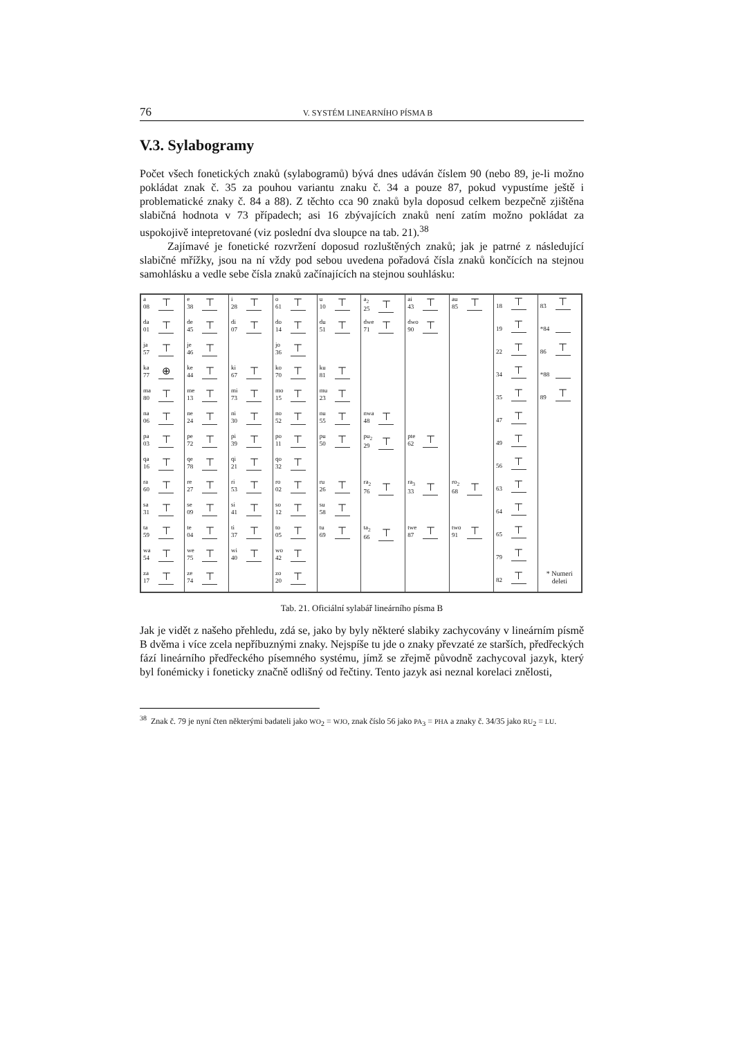76 V. SYSTÉM LINEARNÍHO PÍSMA B
V.3. Sylabogramy
Počet všech fonetických znaků (sylabogramů) bývá dnes udáván číslem 90 (nebo 89, je-li možno pokládat znak č. 35 za pouhou variantu znaku č. 34 a pouze 87, pokud vypustíme ještě i problematické znaky č. 84 a 88). Z těchto cca 90 znaků byla doposud celkem bezpečně zjištěna slabičná hodnota v 73 případech; asi 16 zbývajících znaků není zatím možno pokládat za uspokojivě intepretované (viz poslední dva sloupce na tab. 21).<sup>38</sup>
Zajímavé je fonetické rozvržení doposud rozluštěných znaků; jak je patrné z následující slabičné mřížky, jsou na ní vždy pod sebou uvedena pořadová čísla znaků končících na stejnou samohlásku a vedle sebe čísla znaků začínajících na stejnou souhlásku:
| a 08 ⊤ | e 38 ⊤ | i 28 ⊤ | o 61 ⊤ | u 10 ⊤ | a<sub>2</sub> 25 ⊤ | ai 43 ⊤ | au 85 ⊤ | 18 ⊤ | 83 ⊤ |
| da 01 ⊤ | de 45 ⊤ | di 07 ⊤ | do 14 ⊤ | du 51 ⊤ | dwe 71 ⊤ | dwo 90 ⊤ | | 19 ⊤ | *84 |
| ja 57 ⊤ | je 46 ⊤ | | jo 36 ⊤ | | | | | 22 ⊤ | 86 ⊤ |
| ka 77 ⊕ | ke 44 ⊤ | ki 67 ⊤ | ko 70 ⊤ | ku 81 ⊤ | | | | 34 ⊤ | *88 |
| ma 80 ⊤ | me 13 ⊤ | mi 73 ⊤ | mo 15 ⊤ | mu 23 ⊤ | | | | 35 ⊤ | 89 ⊤ |
| na 06 ⊤ | ne 24 ⊤ | ni 30 ⊤ | no 52 ⊤ | nu 55 ⊤ | nwa 48 ⊤ | | | 47 ⊤ | |
| pa 03 ⊤ | pe 72 ⊤ | pi 39 ⊤ | po 11 ⊤ | pu 50 ⊤ | pu<sub>2</sub> 29 ⊤ | pte 62 ⊤ | | 49 ⊤ | |
| qa 16 ⊤ | qe 78 ⊤ | qi 21 ⊤ | qo 32 ⊤ | | | | | 56 ⊤ | |
| ra 60 ⊤ | re 27 ⊤ | ri 53 ⊤ | ro 02 ⊤ | ru 26 ⊤ | ra<sub>2</sub> 76 ⊤ | ra<sub>3</sub> 33 ⊤ | ro<sub>2</sub> 68 ⊤ | 63 ⊤ | |
| sa 31 ⊤ | se 09 ⊤ | si 41 ⊤ | so 12 ⊤ | su 58 ⊤ | | | | 64 ⊤ | |
| ta 59 ⊤ | te 04 ⊤ | ti 37 ⊤ | to 05 ⊤ | tu 69 ⊤ | ta<sub>2</sub> 66 ⊤ | twe 87 ⊤ | two 91 ⊤ | 65 ⊤ | |
| wa 54 ⊤ | we 75 ⊤ | wi 40 ⊤ | wo 42 ⊤ | | | | | 79 ⊤ | |
| za 17 ⊤ | ze 74 ⊤ | | zo 20 ⊤ | | | | | 82 ⊤ | * Numeri deleti |
Tab. 21. Oficiální sylabář lineárního písma B
Jak je vidět z našeho přehledu, zdá se, jako by byly některé slabiky zachycovány v lineárním písmě B dvěma i více zcela nepříbuznými znaky. Nejspíše tu jde o znaky převzaté ze starších, předřeckých fází lineárního předřeckého písemného systému, jímž se zřejmě původně zachycoval jazyk, který byl fonémicky i foneticky značně odlišný od řečtiny. Tento jazyk asi neznal korelaci znělosti,
<sup>38</sup> Znak č. 79 je nyní čten některými badateli jako WO<sub>2</sub> = WJO, znak číslo 56 jako PA<sub>3</sub> = PHA a znaky č. 34/35 jako RU<sub>2</sub> = LU.